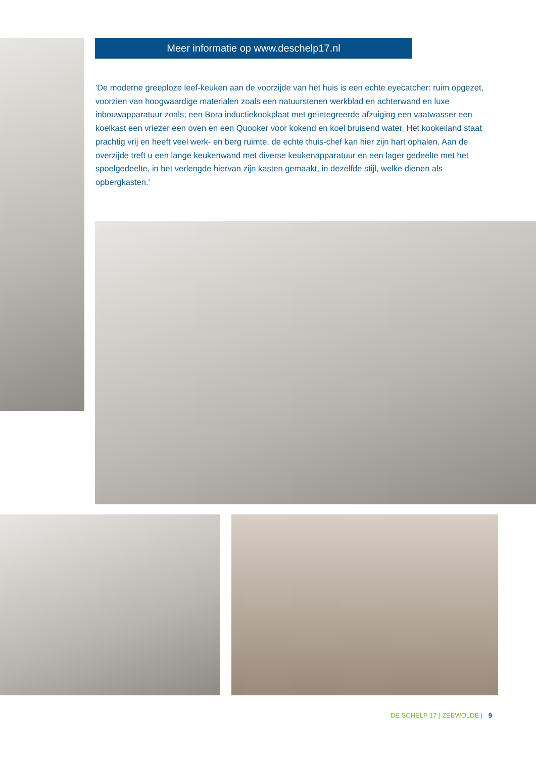Meer informatie op www.deschelp17.nl
'De moderne greeploze leef-keuken aan de voorzijde van het huis is een echte eyecatcher: ruim opgezet, voorzien van hoogwaardige materialen zoals een natuurstenen werkblad en achterwand en luxe inbouwapparatuur zoals; een Bora inductiekookplaat met geïntegreerde afzuiging een vaatwasser een koelkast een vriezer een oven en een Quooker voor kokend en koel bruisend water. Het kookeiland staat prachtig vrij en heeft veel werk- en berg ruimte, de echte thuis-chef kan hier zijn hart ophalen. Aan de overzijde treft u een lange keukenwand met diverse keukenapparatuur en een lager gedeelte met het spoelgedeelte, in het verlengde hiervan zijn kasten gemaakt, in dezelfde stijl, welke dienen als opbergkasten.'
DE SCHELP 17 | ZEEWOLDE | 9